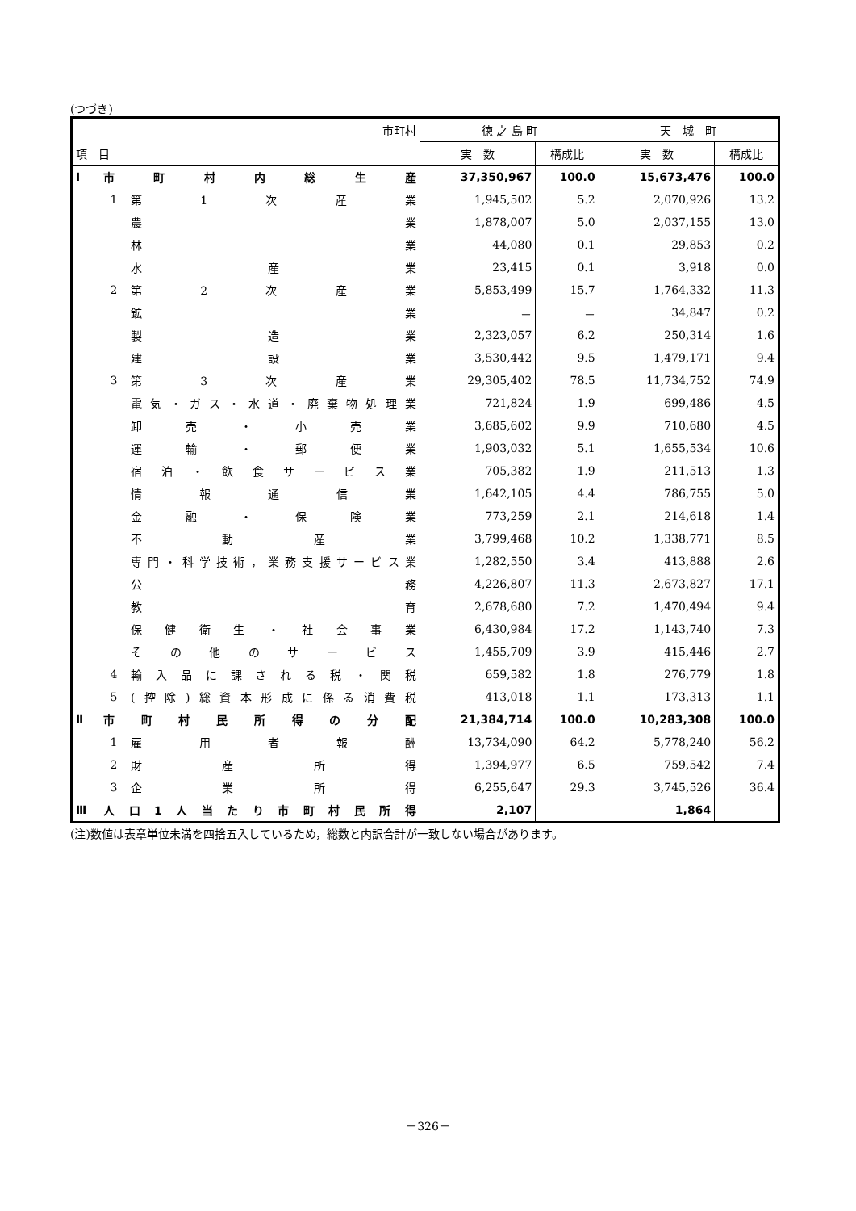(つづき)
| 市町村 | | | 徳 之 島 町 | | 天 城 町 | |
| 項 目 | | | 実 数 | 構成比 | 実 数 | 構成比 |
| Ⅰ | 市町村内総生産 | | 37,350,967 | 100.0 | 15,673,476 | 100.0 |
| | 1 | 第1次産業 | 1,945,502 | 5.2 | 2,070,926 | 13.2 |
| | | 農業 | 1,878,007 | 5.0 | 2,037,155 | 13.0 |
| | | 林業 | 44,080 | 0.1 | 29,853 | 0.2 |
| | | 水産業 | 23,415 | 0.1 | 3,918 | 0.0 |
| | 2 | 第2次産業 | 5,853,499 | 15.7 | 1,764,332 | 11.3 |
| | | 鉱業 | － | － | 34,847 | 0.2 |
| | | 製造業 | 2,323,057 | 6.2 | 250,314 | 1.6 |
| | | 建設業 | 3,530,442 | 9.5 | 1,479,171 | 9.4 |
| | 3 | 第3次産業 | 29,305,402 | 78.5 | 11,734,752 | 74.9 |
| | | 電気・ガス・水道・廃棄物処理業 | 721,824 | 1.9 | 699,486 | 4.5 |
| | | 卸売・小売業 | 3,685,602 | 9.9 | 710,680 | 4.5 |
| | | 運輸・郵便業 | 1,903,032 | 5.1 | 1,655,534 | 10.6 |
| | | 宿泊・飲食サービス業 | 705,382 | 1.9 | 211,513 | 1.3 |
| | | 情報通信業 | 1,642,105 | 4.4 | 786,755 | 5.0 |
| | | 金融・保険業 | 773,259 | 2.1 | 214,618 | 1.4 |
| | | 不動産業 | 3,799,468 | 10.2 | 1,338,771 | 8.5 |
| | | 専門・科学技術，業務支援サービス業 | 1,282,550 | 3.4 | 413,888 | 2.6 |
| | | 公務 | 4,226,807 | 11.3 | 2,673,827 | 17.1 |
| | | 教育 | 2,678,680 | 7.2 | 1,470,494 | 9.4 |
| | | 保健衛生・社会事業 | 6,430,984 | 17.2 | 1,143,740 | 7.3 |
| | | その他のサービス | 1,455,709 | 3.9 | 415,446 | 2.7 |
| | 4 | 輸入品に課される税・関税 | 659,582 | 1.8 | 276,779 | 1.8 |
| | 5 | (控除)総資本形成に係る消費税 | 413,018 | 1.1 | 173,313 | 1.1 |
| Ⅱ | 市町村民所得の分配 | | 21,384,714 | 100.0 | 10,283,308 | 100.0 |
| | 1 | 雇用者報酬 | 13,734,090 | 64.2 | 5,778,240 | 56.2 |
| | 2 | 財産所得 | 1,394,977 | 6.5 | 759,542 | 7.4 |
| | 3 | 企業所得 | 6,255,647 | 29.3 | 3,745,526 | 36.4 |
| Ⅲ | 人口1人当たり市町村民所得 | | 2,107 | | 1,864 | |
(注)数値は表章単位未満を四捨五入しているため，総数と内訳合計が一致しない場合があります。
－326－